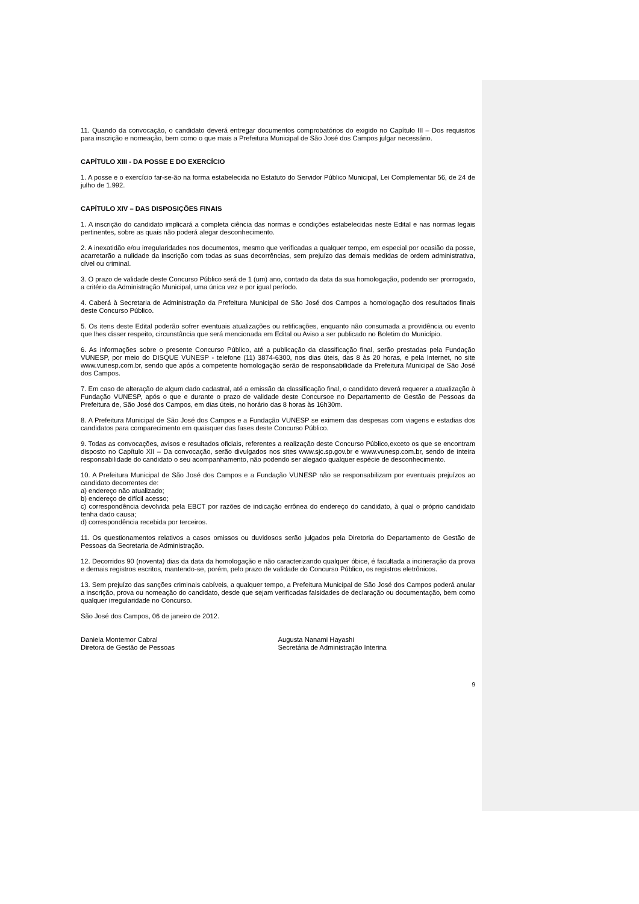11. Quando da convocação, o candidato deverá entregar documentos comprobatórios do exigido no Capítulo III – Dos requisitos para inscrição e nomeação, bem como o que mais a Prefeitura Municipal de São José dos Campos julgar necessário.
CAPÍTULO XIII - DA POSSE E DO EXERCÍCIO
1. A posse e o exercício far-se-ão na forma estabelecida no Estatuto do Servidor Público Municipal, Lei Complementar 56, de 24 de julho de 1.992.
CAPÍTULO XIV – DAS DISPOSIÇÕES FINAIS
1. A inscrição do candidato implicará a completa ciência das normas e condições estabelecidas neste Edital e nas normas legais pertinentes, sobre as quais não poderá alegar desconhecimento.
2. A inexatidão e/ou irregularidades nos documentos, mesmo que verificadas a qualquer tempo, em especial por ocasião da posse, acarretarão a nulidade da inscrição com todas as suas decorrências, sem prejuízo das demais medidas de ordem administrativa, cível ou criminal.
3. O prazo de validade deste Concurso Público será de 1 (um) ano, contado da data da sua homologação, podendo ser prorrogado, a critério da Administração Municipal, uma única vez e por igual período.
4. Caberá à Secretaria de Administração da Prefeitura Municipal de São José dos Campos a homologação dos resultados finais deste Concurso Público.
5. Os itens deste Edital poderão sofrer eventuais atualizações ou retificações, enquanto não consumada a providência ou evento que lhes disser respeito, circunstância que será mencionada em Edital ou Aviso a ser publicado no Boletim do Município.
6. As informações sobre o presente Concurso Público, até a publicação da classificação final, serão prestadas pela Fundação VUNESP, por meio do DISQUE VUNESP - telefone (11) 3874-6300, nos dias úteis, das 8 às 20 horas, e pela Internet, no site www.vunesp.com.br, sendo que após a competente homologação serão de responsabilidade da Prefeitura Municipal de São José dos Campos.
7. Em caso de alteração de algum dado cadastral, até a emissão da classificação final, o candidato deverá requerer a atualização à Fundação VUNESP, após o que e durante o prazo de validade deste Concursoe no Departamento de Gestão de Pessoas da Prefeitura de, São José dos Campos, em dias úteis, no horário das 8 horas às 16h30m.
8. A Prefeitura Municipal de São José dos Campos e a Fundação VUNESP se eximem das despesas com viagens e estadias dos candidatos para comparecimento em quaisquer das fases deste Concurso Público.
9. Todas as convocações, avisos e resultados oficiais, referentes a realização deste Concurso Público,exceto os que se encontram disposto no Capítulo XII – Da convocação, serão divulgados nos sites www.sjc.sp.gov.br e www.vunesp.com.br, sendo de inteira responsabilidade do candidato o seu acompanhamento, não podendo ser alegado qualquer espécie de desconhecimento.
10. A Prefeitura Municipal de São José dos Campos e a Fundação VUNESP não se responsabilizam por eventuais prejuízos ao candidato decorrentes de:
a) endereço não atualizado;
b) endereço de difícil acesso;
c) correspondência devolvida pela EBCT por razões de indicação errônea do endereço do candidato, à qual o próprio candidato tenha dado causa;
d) correspondência recebida por terceiros.
11. Os questionamentos relativos a casos omissos ou duvidosos serão julgados pela Diretoria do Departamento de Gestão de Pessoas da Secretaria de Administração.
12. Decorridos 90 (noventa) dias da data da homologação e não caracterizando qualquer óbice, é facultada a incineração da prova e demais registros escritos, mantendo-se, porém, pelo prazo de validade do Concurso Público, os registros eletrônicos.
13. Sem prejuízo das sanções criminais cabíveis, a qualquer tempo, a Prefeitura Municipal de São José dos Campos poderá anular a inscrição, prova ou nomeação do candidato, desde que sejam verificadas falsidades de declaração ou documentação, bem como qualquer irregularidade no Concurso.
São José dos Campos, 06 de janeiro de 2012.
Daniela Montemor Cabral
Diretora de Gestão de Pessoas
Augusta Nanami Hayashi
Secretária de Administração Interina
9